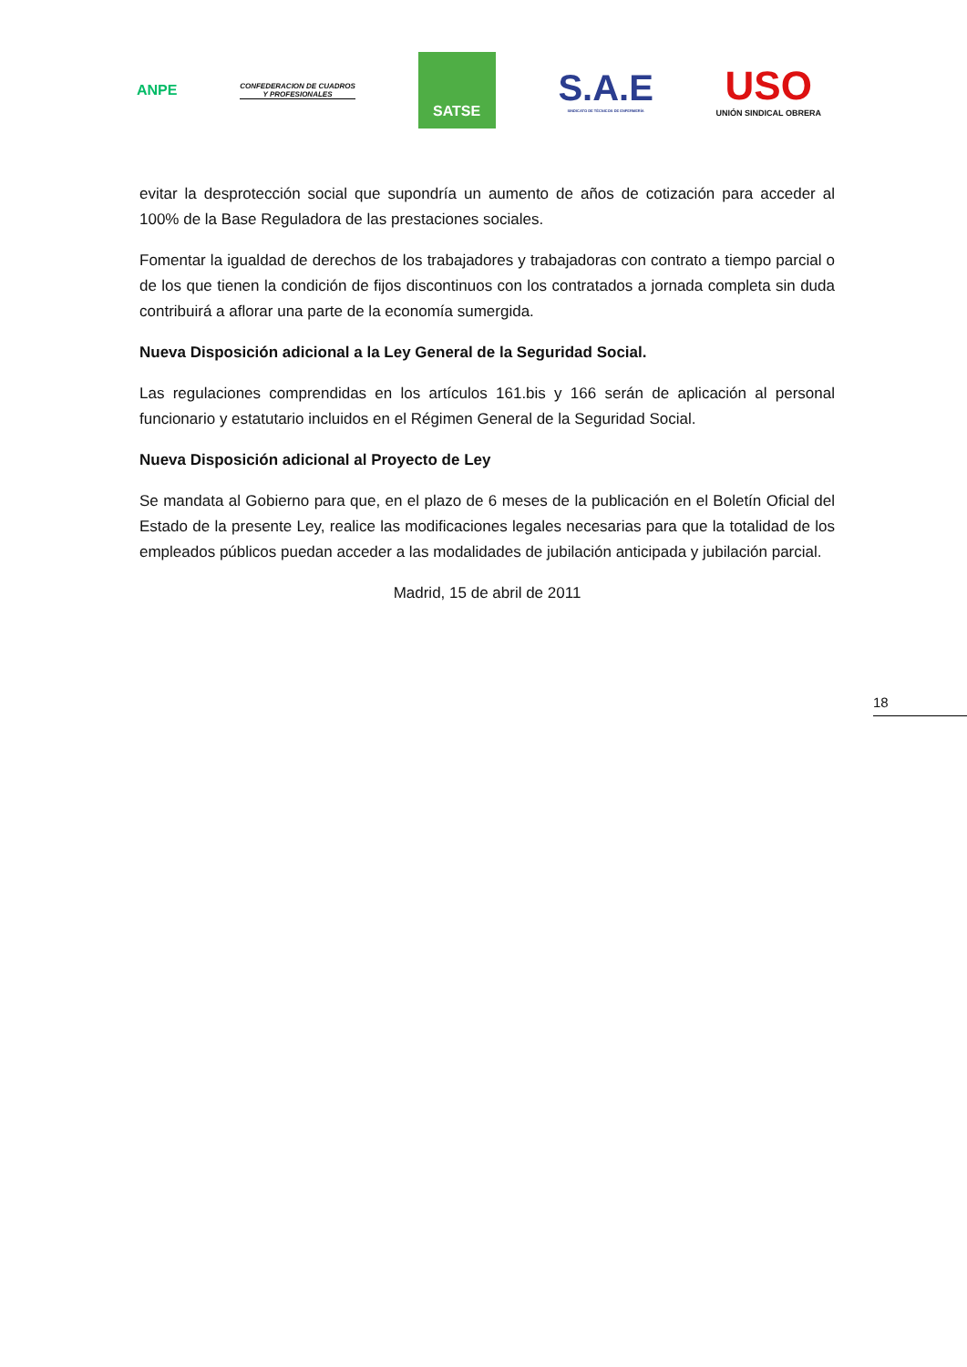ANPE
CONFEDERACION DE CUADROS
Y PROFESIONALES
SATSE
S.A.E
SINDICATO DE TÉCNICOS DE ENFERMERÍA
USO
UNIÓN SINDICAL OBRERA
evitar la desprotección social que supondría un aumento de años de cotización para acceder al 100% de la Base Reguladora de las prestaciones sociales.
Fomentar la igualdad de derechos de los trabajadores y trabajadoras con contrato a tiempo parcial o de los que tienen la condición de fijos discontinuos con los contratados a jornada completa sin duda contribuirá a aflorar una parte de la economía sumergida.
Nueva Disposición adicional a la Ley General de la Seguridad Social.
Las regulaciones comprendidas en los artículos 161.bis y 166 serán de aplicación al personal funcionario y estatutario incluidos en el Régimen General de la Seguridad Social.
Nueva Disposición adicional al Proyecto de Ley
Se mandata al Gobierno para que, en el plazo de 6 meses de la publicación en el Boletín Oficial del Estado de la presente Ley, realice las modificaciones legales necesarias para que la totalidad de los empleados públicos puedan acceder a las modalidades de jubilación anticipada y jubilación parcial.
Madrid, 15 de abril de 2011
18